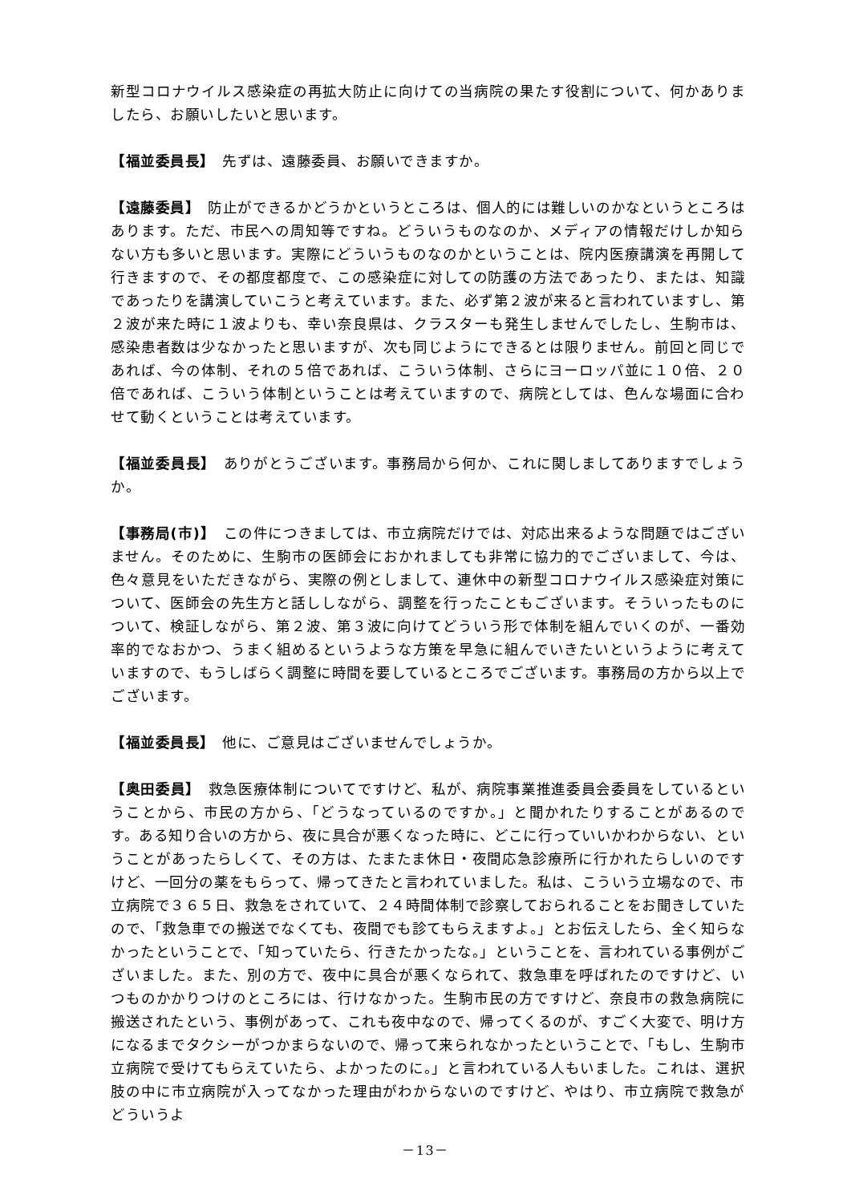新型コロナウイルス感染症の再拡大防止に向けての当病院の果たす役割について、何かありましたら、お願いしたいと思います。
【福並委員長】　先ずは、遠藤委員、お願いできますか。
【遠藤委員】　防止ができるかどうかというところは、個人的には難しいのかなというところはあります。ただ、市民への周知等ですね。どういうものなのか、メディアの情報だけしか知らない方も多いと思います。実際にどういうものなのかということは、院内医療講演を再開して行きますので、その都度都度で、この感染症に対しての防護の方法であったり、または、知識であったりを講演していこうと考えています。また、必ず第２波が来ると言われていますし、第２波が来た時に１波よりも、幸い奈良県は、クラスターも発生しませんでしたし、生駒市は、感染患者数は少なかったと思いますが、次も同じようにできるとは限りません。前回と同じであれば、今の体制、それの５倍であれば、こういう体制、さらにヨーロッパ並に１０倍、２０倍であれば、こういう体制ということは考えていますので、病院としては、色んな場面に合わせて動くということは考えています。
【福並委員長】　ありがとうございます。事務局から何か、これに関しましてありますでしょうか。
【事務局(市)】　この件につきましては、市立病院だけでは、対応出来るような問題ではございません。そのために、生駒市の医師会におかれましても非常に協力的でございまして、今は、色々意見をいただきながら、実際の例としまして、連休中の新型コロナウイルス感染症対策について、医師会の先生方と話ししながら、調整を行ったこともございます。そういったものについて、検証しながら、第２波、第３波に向けてどういう形で体制を組んでいくのが、一番効率的でなおかつ、うまく組めるというような方策を早急に組んでいきたいというように考えていますので、もうしばらく調整に時間を要しているところでございます。事務局の方から以上でございます。
【福並委員長】　他に、ご意見はございませんでしょうか。
【奥田委員】　救急医療体制についてですけど、私が、病院事業推進委員会委員をしているということから、市民の方から、「どうなっているのですか。」と聞かれたりすることがあるのです。ある知り合いの方から、夜に具合が悪くなった時に、どこに行っていいかわからない、ということがあったらしくて、その方は、たまたま休日・夜間応急診療所に行かれたらしいのですけど、一回分の薬をもらって、帰ってきたと言われていました。私は、こういう立場なので、市立病院で３６５日、救急をされていて、２４時間体制で診察しておられることをお聞きしていたので、「救急車での搬送でなくても、夜間でも診てもらえますよ。」とお伝えしたら、全く知らなかったということで、「知っていたら、行きたかったな。」ということを、言われている事例がございました。また、別の方で、夜中に具合が悪くなられて、救急車を呼ばれたのですけど、いつものかかりつけのところには、行けなかった。生駒市民の方ですけど、奈良市の救急病院に搬送されたという、事例があって、これも夜中なので、帰ってくるのが、すごく大変で、明け方になるまでタクシーがつかまらないので、帰って来られなかったということで、「もし、生駒市立病院で受けてもらえていたら、よかったのに。」と言われている人もいました。これは、選択肢の中に市立病院が入ってなかった理由がわからないのですけど、やはり、市立病院で救急がどういうよ
－13－